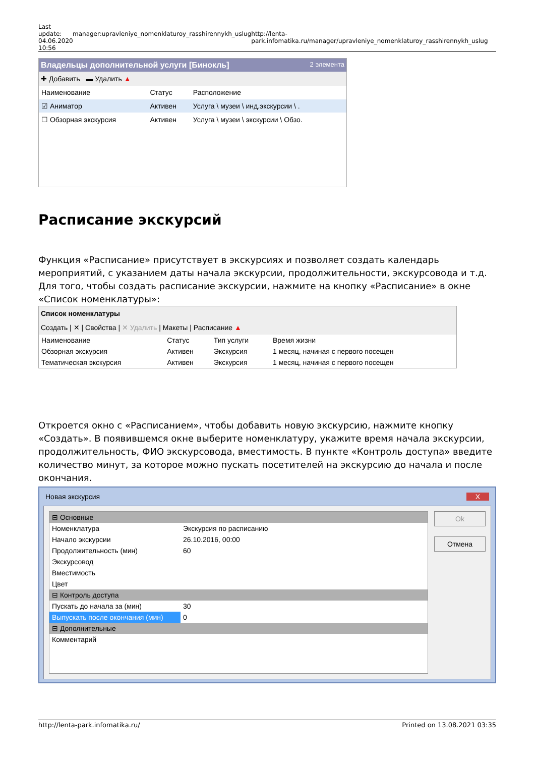Last update: 04.06.2020 10:56
manager:upravleniye_nomenklaturoy_rasshirennykh_uslug http://lenta-park.infomatika.ru/manager/upravleniye_nomenklaturoy_rasshirennykh_uslug
Владельцы дополнительной услуги [Бинокль] 2 элемента
✚ Добавить ▬ Удалить ▲
| Наименование | Статус | Расположение |
| --- | --- | --- |
| ☑ Аниматор | Активен | Услуга \ музеи \ инд.экскурсии \ . |
| ☐ Обзорная экскурсия | Активен | Услуга \ музеи \ экскурсии \ Обзо. |
Расписание экскурсий
Функция «Расписание» присутствует в экскурсиях и позволяет создать календарь мероприятий, с указанием даты начала экскурсии, продолжительности, экскурсовода и т.д. Для того, чтобы создать расписание экскурсии, нажмите на кнопку «Расписание» в окне «Список номенклатуры»:
Список номенклатуры
Создать | ✕ | Свойства | ✕ Удалить | Макеты | Расписание ▲
| Наименование | Статус | Тип услуги | Время жизни |
| --- | --- | --- | --- |
| Обзорная экскурсия | Активен | Экскурсия | 1 месяц, начиная с первого посещен |
| Тематическая экскурсия | Активен | Экскурсия | 1 месяц, начиная с первого посещен |
Откроется окно с «Расписанием», чтобы добавить новую экскурсию, нажмите кнопку «Создать». В появившемся окне выберите номенклатуру, укажите время начала экскурсии, продолжительность, ФИО экскурсовода, вместимость. В пункте «Контроль доступа» введите количество минут, за которое можно пускать посетителей на экскурсию до начала и после окончания.
Новая экскурсия X
| ⊟ Основные | |
| Номенклатура | Экскурсия по расписанию |
| Начало экскурсии | 26.10.2016, 00:00 |
| Продолжительность (мин) | 60 |
| Экскурсовод | |
| Вместимость | |
| Цвет | |
| ⊟ Контроль доступа | |
| Пускать до начала за (мин) | 30 |
| Выпускать после окончания (мин) | 0 |
| ⊟ Дополнительные | |
| Комментарий | |
Ok
Отмена
http://lenta-park.infomatika.ru/ Printed on 13.08.2021 03:35